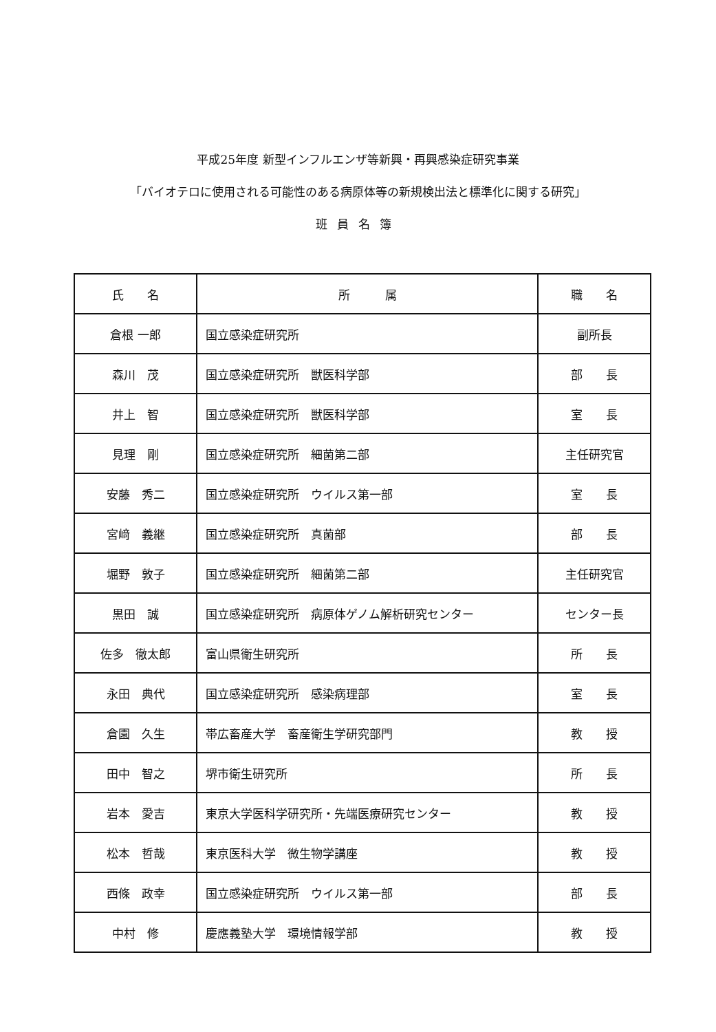平成25年度 新型インフルエンザ等新興・再興感染症研究事業
「バイオテロに使用される可能性のある病原体等の新規検出法と標準化に関する研究」
班員名簿
| 氏 名 | 所 属 | 職 名 |
| --- | --- | --- |
| 倉根 一郎 | 国立感染症研究所 | 副所長 |
| 森川 茂 | 国立感染症研究所 獣医科学部 | 部 長 |
| 井上 智 | 国立感染症研究所 獣医科学部 | 室 長 |
| 見理 剛 | 国立感染症研究所 細菌第二部 | 主任研究官 |
| 安藤 秀二 | 国立感染症研究所 ウイルス第一部 | 室 長 |
| 宮﨑 義継 | 国立感染症研究所 真菌部 | 部 長 |
| 堀野 敦子 | 国立感染症研究所 細菌第二部 | 主任研究官 |
| 黒田 誠 | 国立感染症研究所 病原体ゲノム解析研究センター | センター長 |
| 佐多 徹太郎 | 富山県衛生研究所 | 所 長 |
| 永田 典代 | 国立感染症研究所 感染病理部 | 室 長 |
| 倉園 久生 | 帯広畜産大学 畜産衛生学研究部門 | 教 授 |
| 田中 智之 | 堺市衛生研究所 | 所 長 |
| 岩本 愛吉 | 東京大学医科学研究所・先端医療研究センター | 教 授 |
| 松本 哲哉 | 東京医科大学 微生物学講座 | 教 授 |
| 西條 政幸 | 国立感染症研究所 ウイルス第一部 | 部 長 |
| 中村 修 | 慶應義塾大学 環境情報学部 | 教 授 |